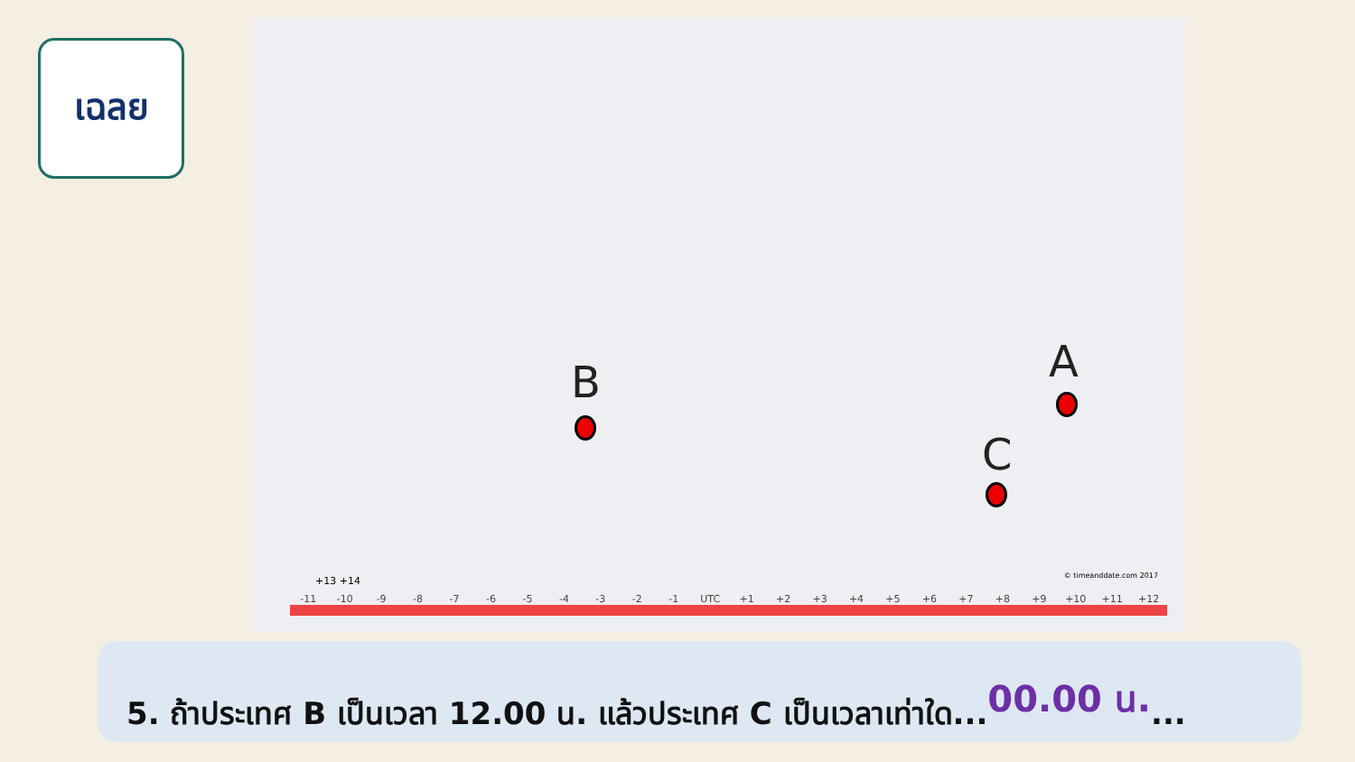เฉลย
B A
C
-11 -10 -9 -8 -7 -6 -5 -4 -3 -2 -1 UTC +1 +2 +3 +4 +5 +6 +7 +8 +9 +10 +11 +12
+13 +14 © timeanddate.com 2017
5. ถ้าประเทศ B เป็นเวลา 12.00 น. แล้วประเทศ C เป็นเวลาเท่าใด...00.00 น....